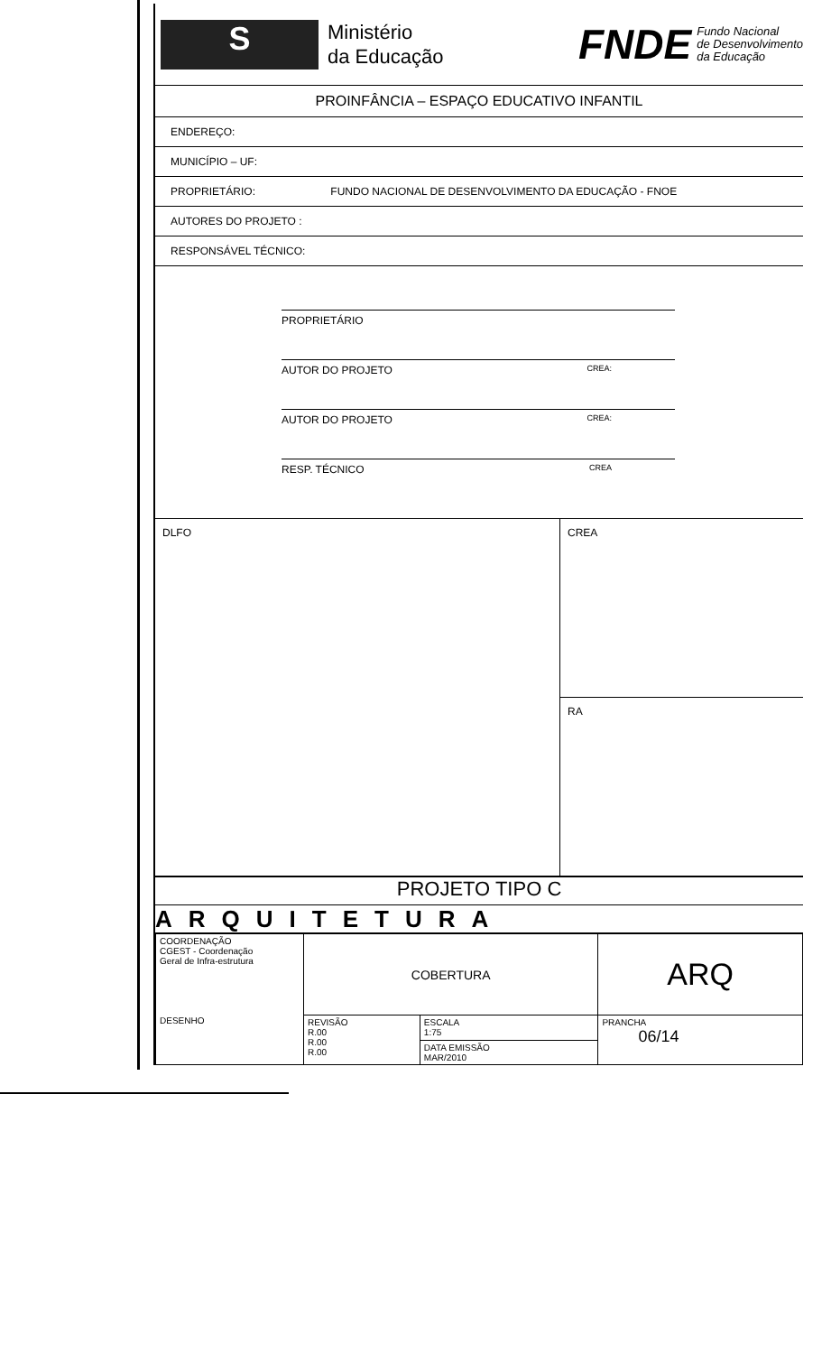S
Ministério
da Educação
FNDE
Fundo Nacional
de Desenvolvimento
da Educação
PROINFÂNCIA – ESPAÇO EDUCATIVO INFANTIL
ENDEREÇO:
MUNICÍPIO – UF:
PROPRIETÁRIO: FUNDO NACIONAL DE DESENVOLVIMENTO DA EDUCAÇÃO - FNOE
AUTORES DO PROJETO :
RESPONSÁVEL TÉCNICO:
PROPRIETÁRIO
AUTOR DO PROJETO CREA:
AUTOR DO PROJETO CREA:
RESP. TÉCNICO CREA
DLFO CREA
RA
PROJETO TIPO C
ARQUITETURA
| COORDENAÇÃO CGEST - Coordenação Geral de Infra-estrutura DESENHO | COBERTURA | | ARQ |
| | REVISÃO R.00 R.00 R.00 | ESCALA 1:75 | PRANCHA 06/14 |
| | | DATA EMISSÃO MAR/2010 | |